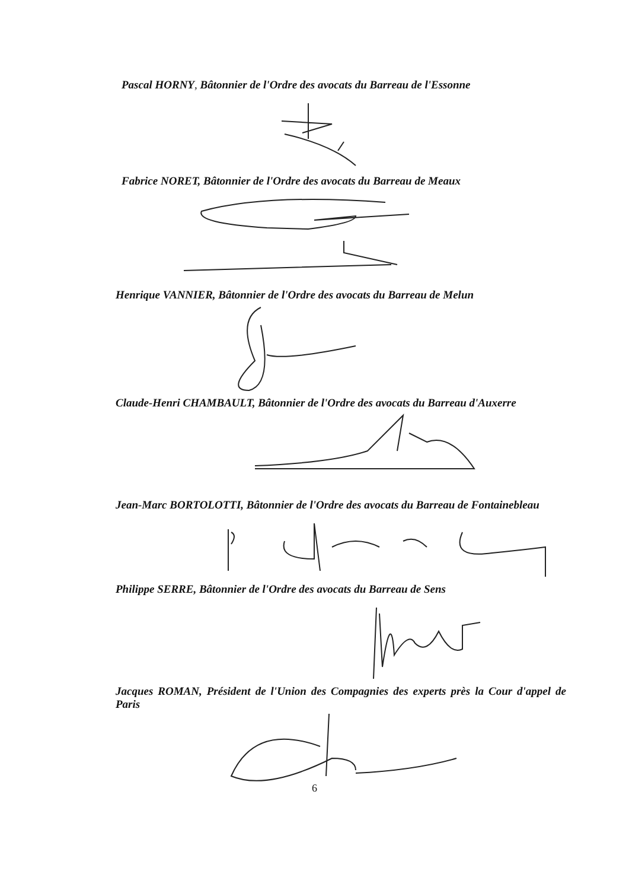Pascal HORNY, Bâtonnier de l'Ordre des avocats du Barreau de l'Essonne
Fabrice NORET, Bâtonnier de l'Ordre des avocats du Barreau de Meaux
Henrique VANNIER, Bâtonnier de l'Ordre des avocats du Barreau de Melun
Claude-Henri CHAMBAULT, Bâtonnier de l'Ordre des avocats du Barreau d'Auxerre
Jean-Marc BORTOLOTTI, Bâtonnier de l'Ordre des avocats du Barreau de Fontainebleau
Philippe SERRE, Bâtonnier de l'Ordre des avocats du Barreau de Sens
Jacques ROMAN, Président de l'Union des Compagnies des experts près la Cour d'appel de Paris
6